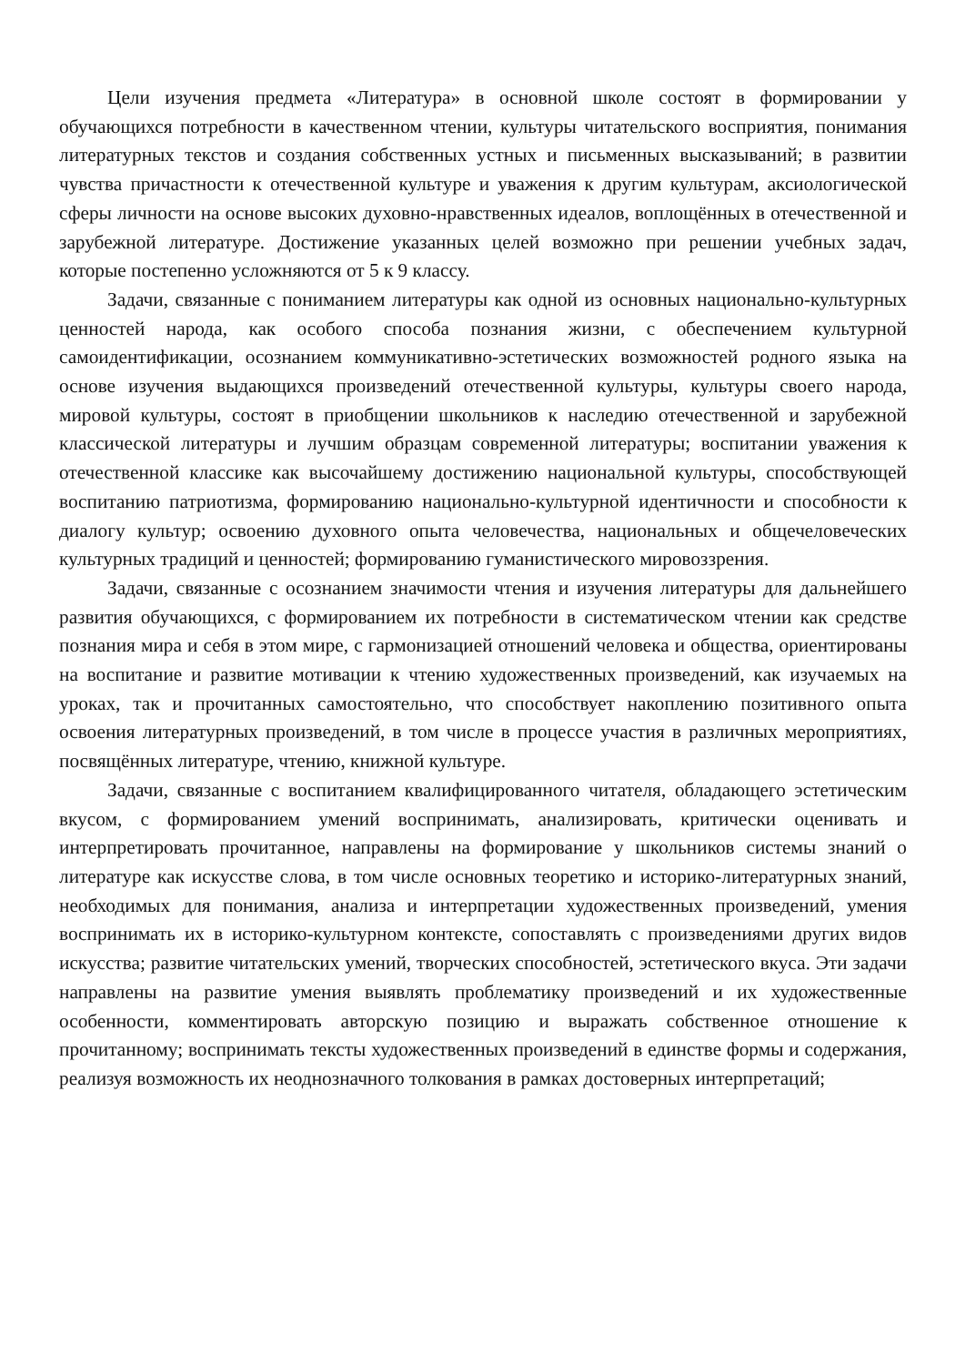Цели изучения предмета «Литература» в основной школе состоят в формировании у обучающихся потребности в качественном чтении, культуры читательского восприятия, понимания литературных текстов и создания собственных устных и письменных высказываний; в развитии чувства причастности к отечественной культуре и уважения к другим культурам, аксиологической сферы личности на основе высоких духовно-нравственных идеалов, воплощённых в отечественной и зарубежной литературе. Достижение указанных целей возможно при решении учебных задач, которые постепенно усложняются от 5 к 9 классу.
Задачи, связанные с пониманием литературы как одной из основных национально-культурных ценностей народа, как особого способа познания жизни, с обеспечением культурной самоидентификации, осознанием коммуникативно-эстетических возможностей родного языка на основе изучения выдающихся произведений отечественной культуры, культуры своего народа, мировой культуры, состоят в приобщении школьников к наследию отечественной и зарубежной классической литературы и лучшим образцам современной литературы; воспитании уважения к отечественной классике как высочайшему достижению национальной культуры, способствующей воспитанию патриотизма, формированию национально-культурной идентичности и способности к диалогу культур; освоению духовного опыта человечества, национальных и общечеловеческих культурных традиций и ценностей; формированию гуманистического мировоззрения.
Задачи, связанные с осознанием значимости чтения и изучения литературы для дальнейшего развития обучающихся, с формированием их потребности в систематическом чтении как средстве познания мира и себя в этом мире, с гармонизацией отношений человека и общества, ориентированы на воспитание и развитие мотивации к чтению художественных произведений, как изучаемых на уроках, так и прочитанных самостоятельно, что способствует накоплению позитивного опыта освоения литературных произведений, в том числе в процессе участия в различных мероприятиях, посвящённых литературе, чтению, книжной культуре.
Задачи, связанные с воспитанием квалифицированного читателя, обладающего эстетическим вкусом, с формированием умений воспринимать, анализировать, критически оценивать и интерпретировать прочитанное, направлены на формирование у школьников системы знаний о литературе как искусстве слова, в том числе основных теоретико и историко-литературных знаний, необходимых для понимания, анализа и интерпретации художественных произведений, умения воспринимать их в историко-культурном контексте, сопоставлять с произведениями других видов искусства; развитие читательских умений, творческих способностей, эстетического вкуса. Эти задачи направлены на развитие умения выявлять проблематику произведений и их художественные особенности, комментировать авторскую позицию и выражать собственное отношение к прочитанному; воспринимать тексты художественных произведений в единстве формы и содержания, реализуя возможность их неоднозначного толкования в рамках достоверных интерпретаций;